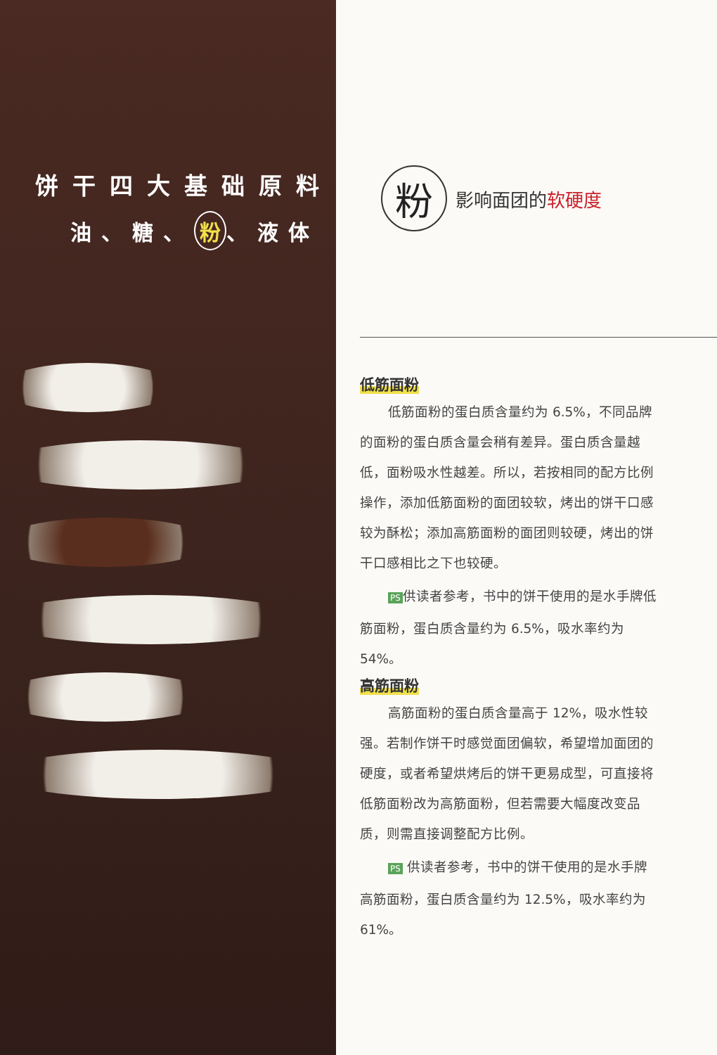饼干四大基础原料
油、糖、 粉 、液体
粉
影响面团的软硬度
低筋面粉
低筋面粉的蛋白质含量约为 6.5%，不同品牌的面粉的蛋白质含量会稍有差异。蛋白质含量越低，面粉吸水性越差。所以，若按相同的配方比例操作，添加低筋面粉的面团较软，烤出的饼干口感较为酥松；添加高筋面粉的面团则较硬，烤出的饼干口感相比之下也较硬。
PS 供读者参考，书中的饼干使用的是水手牌低筋面粉，蛋白质含量约为 6.5%，吸水率约为 54%。
高筋面粉
高筋面粉的蛋白质含量高于 12%，吸水性较强。若制作饼干时感觉面团偏软，希望增加面团的硬度，或者希望烘烤后的饼干更易成型，可直接将低筋面粉改为高筋面粉，但若需要大幅度改变品质，则需直接调整配方比例。
PS 供读者参考，书中的饼干使用的是水手牌高筋面粉，蛋白质含量约为 12.5%，吸水率约为 61%。